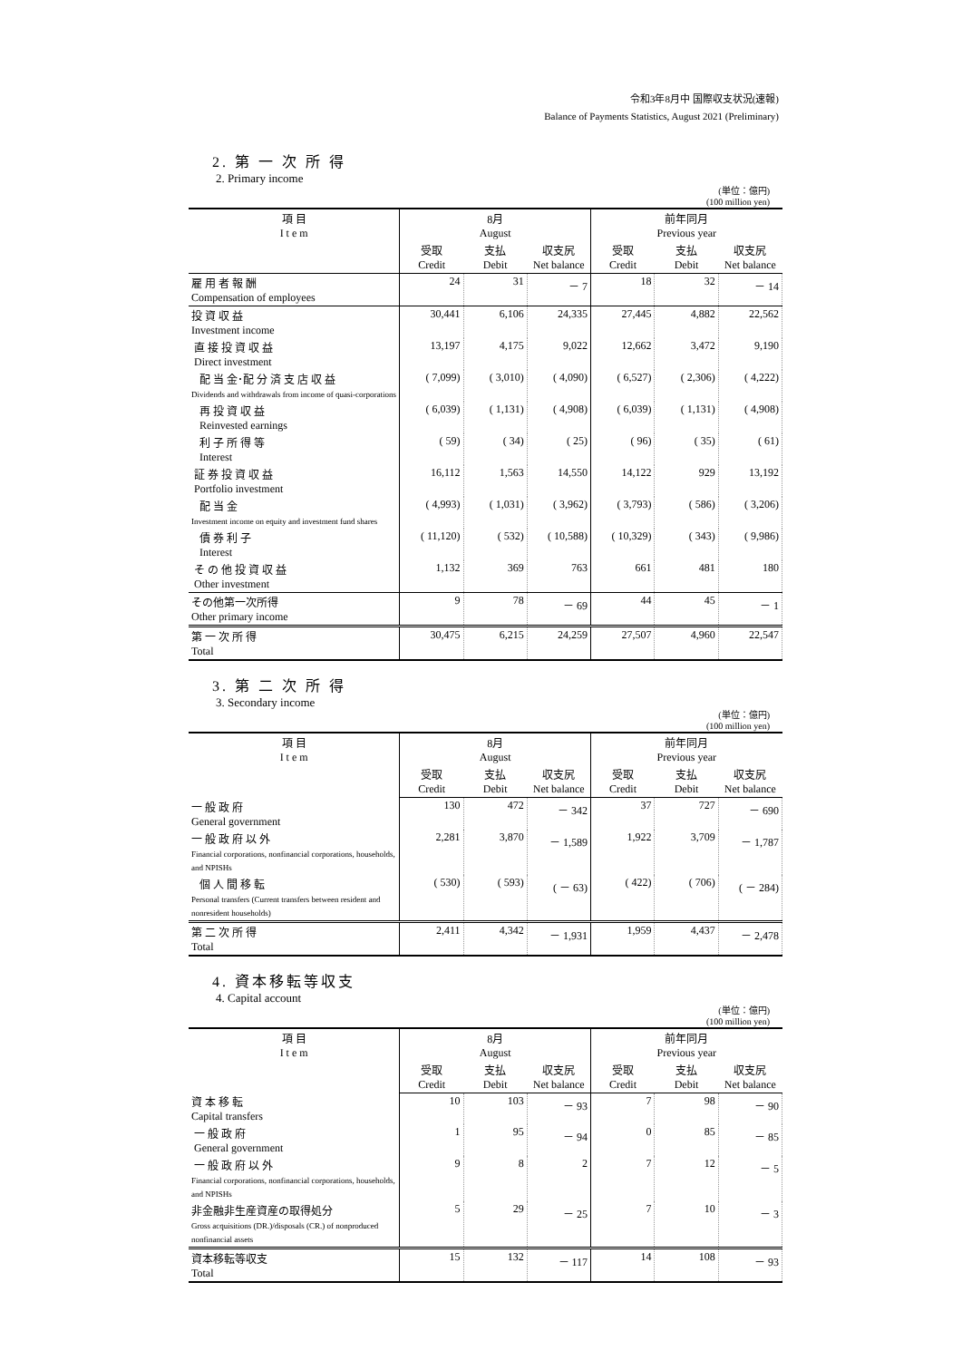令和3年8月中 国際収支状況(速報)
Balance of Payments Statistics, August 2021 (Preliminary)
2. 第 一 次 所 得
2. Primary income
(単位：億円)
(100 million yen)
| 項 目 I t e m | 8月 August | | | 前年同月 Previous year | | |
| --- | --- | --- | --- | --- | --- | --- |
| | 受取 Credit | 支払 Debit | 収支尻 Net balance | 受取 Credit | 支払 Debit | 収支尻 Net balance |
| 雇 用 者 報 酬 Compensation of employees | 24 | 31 | － 7 | 18 | 32 | － 14 |
| 投 資 収 益 Investment income | 30,441 | 6,106 | 24,335 | 27,445 | 4,882 | 22,562 |
| 直 接 投 資 収 益 Direct investment | 13,197 | 4,175 | 9,022 | 12,662 | 3,472 | 9,190 |
| 配 当 金･配 分 済 支 店 収 益 Dividends and withdrawals from income of quasi-corporations | ( 7,099) | ( 3,010) | ( 4,090) | ( 6,527) | ( 2,306) | ( 4,222) |
| 再 投 資 収 益 Reinvested earnings | ( 6,039) | ( 1,131) | ( 4,908) | ( 6,039) | ( 1,131) | ( 4,908) |
| 利 子 所 得 等 Interest | ( 59) | ( 34) | ( 25) | ( 96) | ( 35) | ( 61) |
| 証 券 投 資 収 益 Portfolio investment | 16,112 | 1,563 | 14,550 | 14,122 | 929 | 13,192 |
| 配 当 金 Investment income on equity and investment fund shares | ( 4,993) | ( 1,031) | ( 3,962) | ( 3,793) | ( 586) | ( 3,206) |
| 債 券 利 子 Interest | ( 11,120) | ( 532) | ( 10,588) | ( 10,329) | ( 343) | ( 9,986) |
| そ の 他 投 資 収 益 Other investment | 1,132 | 369 | 763 | 661 | 481 | 180 |
| その他第一次所得 Other primary income | 9 | 78 | － 69 | 44 | 45 | － 1 |
| 第 一 次 所 得 Total | 30,475 | 6,215 | 24,259 | 27,507 | 4,960 | 22,547 |
3. 第 二 次 所 得
3. Secondary income
(単位：億円)
(100 million yen)
| 項 目 I t e m | 8月 August | | | 前年同月 Previous year | | |
| --- | --- | --- | --- | --- | --- | --- |
| | 受取 Credit | 支払 Debit | 収支尻 Net balance | 受取 Credit | 支払 Debit | 収支尻 Net balance |
| 一 般 政 府 General government | 130 | 472 | － 342 | 37 | 727 | － 690 |
| 一 般 政 府 以 外 Financial corporations, nonfinancial corporations, households, and NPISHs | 2,281 | 3,870 | － 1,589 | 1,922 | 3,709 | － 1,787 |
| 個 人 間 移 転 Personal transfers (Current transfers between resident and nonresident households) | ( 530) | ( 593) | ( － 63) | ( 422) | ( 706) | ( － 284) |
| 第 二 次 所 得 Total | 2,411 | 4,342 | － 1,931 | 1,959 | 4,437 | － 2,478 |
4. 資本移転等収支
4. Capital account
(単位：億円)
(100 million yen)
| 項 目 I t e m | 8月 August | | | 前年同月 Previous year | | |
| --- | --- | --- | --- | --- | --- | --- |
| | 受取 Credit | 支払 Debit | 収支尻 Net balance | 受取 Credit | 支払 Debit | 収支尻 Net balance |
| 資 本 移 転 Capital transfers | 10 | 103 | － 93 | 7 | 98 | － 90 |
| 一 般 政 府 General government | 1 | 95 | － 94 | 0 | 85 | － 85 |
| 一 般 政 府 以 外 Financial corporations, nonfinancial corporations, households, and NPISHs | 9 | 8 | 2 | 7 | 12 | － 5 |
| 非金融非生産資産の取得処分 Gross acquisitions (DR.)/disposals (CR.) of nonproduced nonfinancial assets | 5 | 29 | － 25 | 7 | 10 | － 3 |
| 資本移転等収支 Total | 15 | 132 | － 117 | 14 | 108 | － 93 |